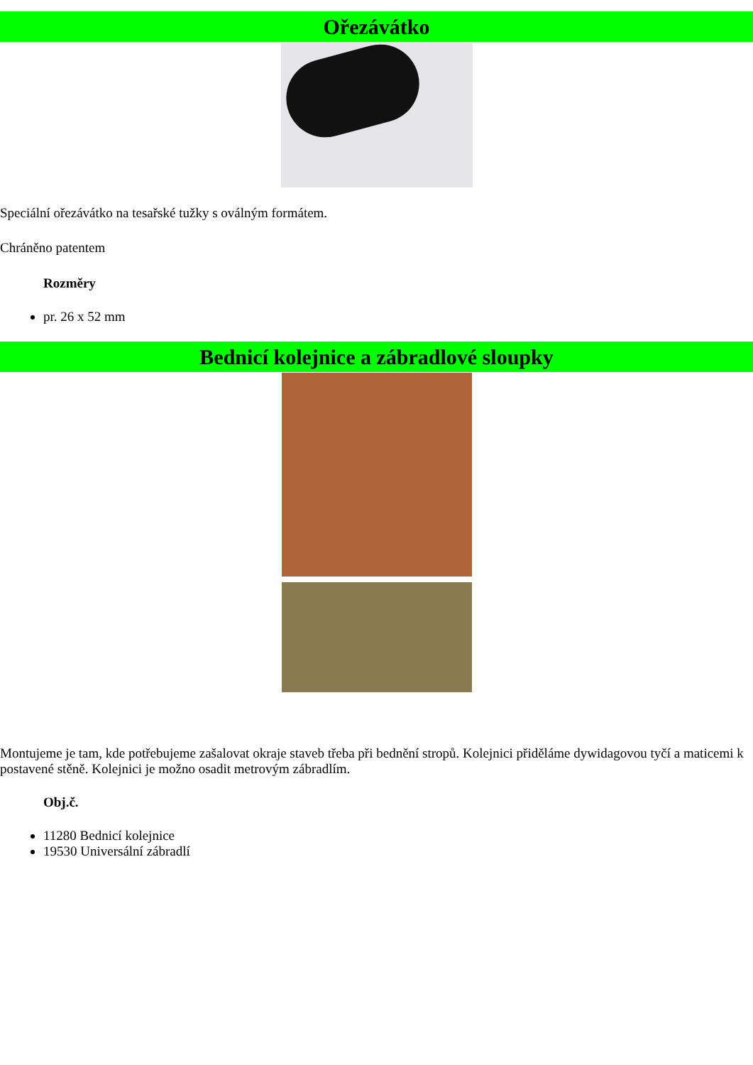Ořezávátko
Speciální ořezávátko na tesařské tužky s oválným formátem.
Chráněno patentem
Rozměry
pr. 26 x 52 mm
Bednicí kolejnice a zábradlové sloupky
Montujeme je tam, kde potřebujeme zašalovat okraje staveb třeba při bednění stropů. Kolejnici přiděláme dywidagovou tyčí a maticemi k postavené stěně. Kolejnici je možno osadit metrovým zábradlím.
Obj.č.
11280 Bednicí kolejnice
19530 Universální zábradlí